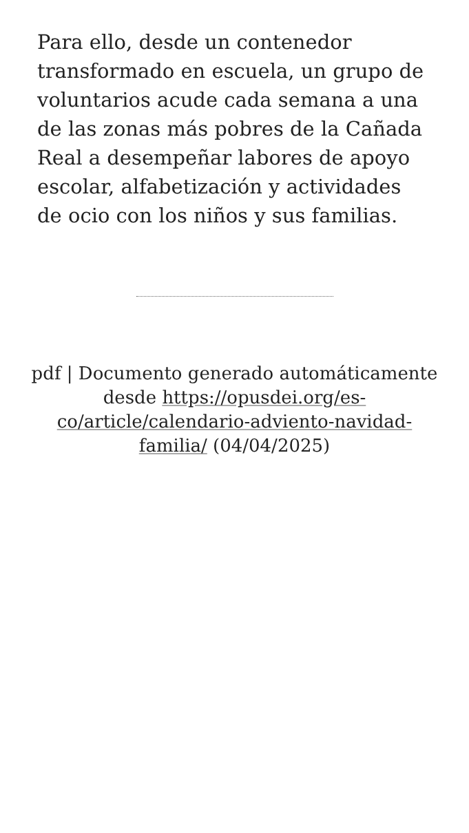Para ello, desde un contenedor transformado en escuela, un grupo de voluntarios acude cada semana a una de las zonas más pobres de la Cañada Real a desempeñar labores de apoyo escolar, alfabetización y actividades de ocio con los niños y sus familias.
pdf | Documento generado automáticamente desde https://opusdei.org/es-co/article/calendario-adviento-navidad-familia/ (04/04/2025)